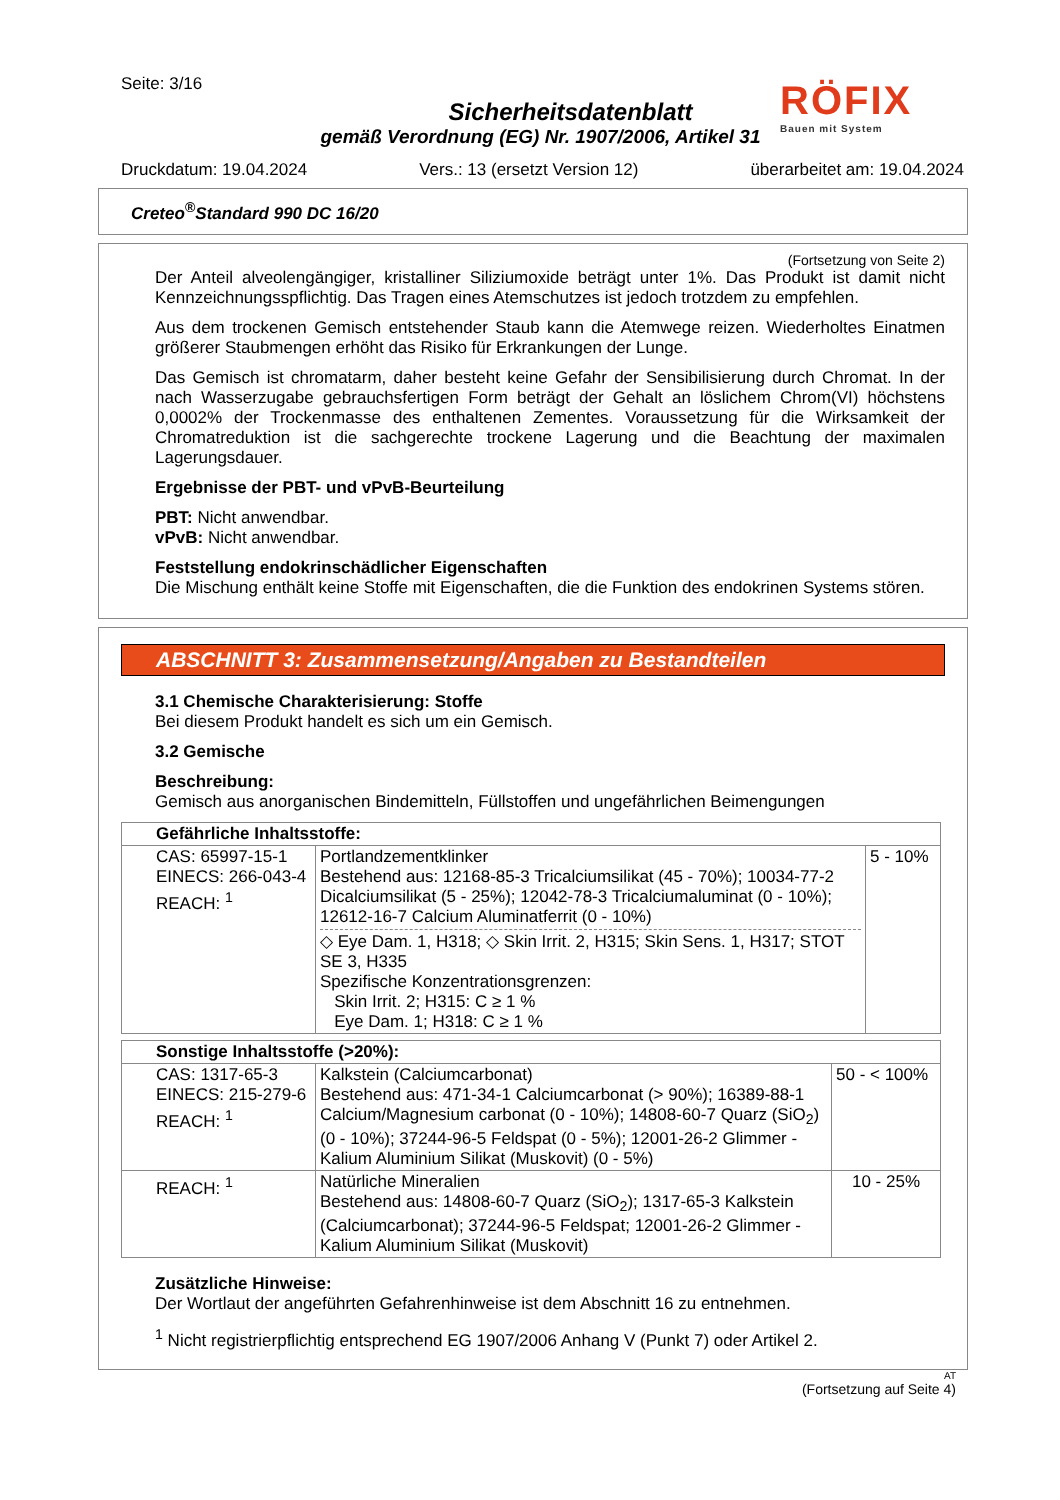Seite: 3/16
Sicherheitsdatenblatt
gemäß Verordnung (EG) Nr. 1907/2006, Artikel 31
RÖFIX
Bauen mit System
Druckdatum: 19.04.2024 Vers.: 13 (ersetzt Version 12) überarbeitet am: 19.04.2024
Creteo<sup>®</sup>Standard 990 DC 16/20
(Fortsetzung von Seite 2)
Der Anteil alveolengängiger, kristalliner Siliziumoxide beträgt unter 1%. Das Produkt ist damit nicht Kennzeichnungsspflichtig. Das Tragen eines Atemschutzes ist jedoch trotzdem zu empfehlen.
Aus dem trockenen Gemisch entstehender Staub kann die Atemwege reizen. Wiederholtes Einatmen größerer Staubmengen erhöht das Risiko für Erkrankungen der Lunge.
Das Gemisch ist chromatarm, daher besteht keine Gefahr der Sensibilisierung durch Chromat. In der nach Wasserzugabe gebrauchsfertigen Form beträgt der Gehalt an löslichem Chrom(VI) höchstens 0,0002% der Trockenmasse des enthaltenen Zementes. Voraussetzung für die Wirksamkeit der Chromatreduktion ist die sachgerechte trockene Lagerung und die Beachtung der maximalen Lagerungsdauer.
Ergebnisse der PBT- und vPvB-Beurteilung
PBT: Nicht anwendbar.
vPvB: Nicht anwendbar.
Feststellung endokrinschädlicher Eigenschaften
Die Mischung enthält keine Stoffe mit Eigenschaften, die die Funktion des endokrinen Systems stören.
ABSCHNITT 3: Zusammensetzung/Angaben zu Bestandteilen
3.1 Chemische Charakterisierung: Stoffe
Bei diesem Produkt handelt es sich um ein Gemisch.
3.2 Gemische
Beschreibung:
Gemisch aus anorganischen Bindemitteln, Füllstoffen und ungefährlichen Beimengungen
| Gefährliche Inhaltsstoffe: | | |
| --- | --- | --- |
| CAS: 65997-15-1 EINECS: 266-043-4 REACH: <sup>1</sup> | Portlandzementklinker Bestehend aus: 12168-85-3 Tricalciumsilikat (45 - 70%); 10034-77-2 Dicalciumsilikat (5 - 25%); 12042-78-3 Tricalciumaluminat (0 - 10%); 12612-16-7 Calcium Aluminatferrit (0 - 10%) ◇ Eye Dam. 1, H318; ◇ Skin Irrit. 2, H315; Skin Sens. 1, H317; STOT SE 3, H335 Spezifische Konzentrationsgrenzen: Skin Irrit. 2; H315: C ≥ 1 % Eye Dam. 1; H318: C ≥ 1 % | 5 - 10% |
| Sonstige Inhaltsstoffe (>20%): | | |
| --- | --- | --- |
| CAS: 1317-65-3 EINECS: 215-279-6 REACH: <sup>1</sup> | Kalkstein (Calciumcarbonat) Bestehend aus: 471-34-1 Calciumcarbonat (> 90%); 16389-88-1 Calcium/Magnesium carbonat (0 - 10%); 14808-60-7 Quarz (SiO<sub>2</sub>) (0 - 10%); 37244-96-5 Feldspat (0 - 5%); 12001-26-2 Glimmer - Kalium Aluminium Silikat (Muskovit) (0 - 5%) | 50 - < 100% |
| REACH: <sup>1</sup> | Natürliche Mineralien Bestehend aus: 14808-60-7 Quarz (SiO<sub>2</sub>); 1317-65-3 Kalkstein (Calciumcarbonat); 37244-96-5 Feldspat; 12001-26-2 Glimmer - Kalium Aluminium Silikat (Muskovit) | 10 - 25% |
Zusätzliche Hinweise:
Der Wortlaut der angeführten Gefahrenhinweise ist dem Abschnitt 16 zu entnehmen.
<sup>1</sup> Nicht registrierpflichtig entsprechend EG 1907/2006 Anhang V (Punkt 7) oder Artikel 2.
AT
(Fortsetzung auf Seite 4)